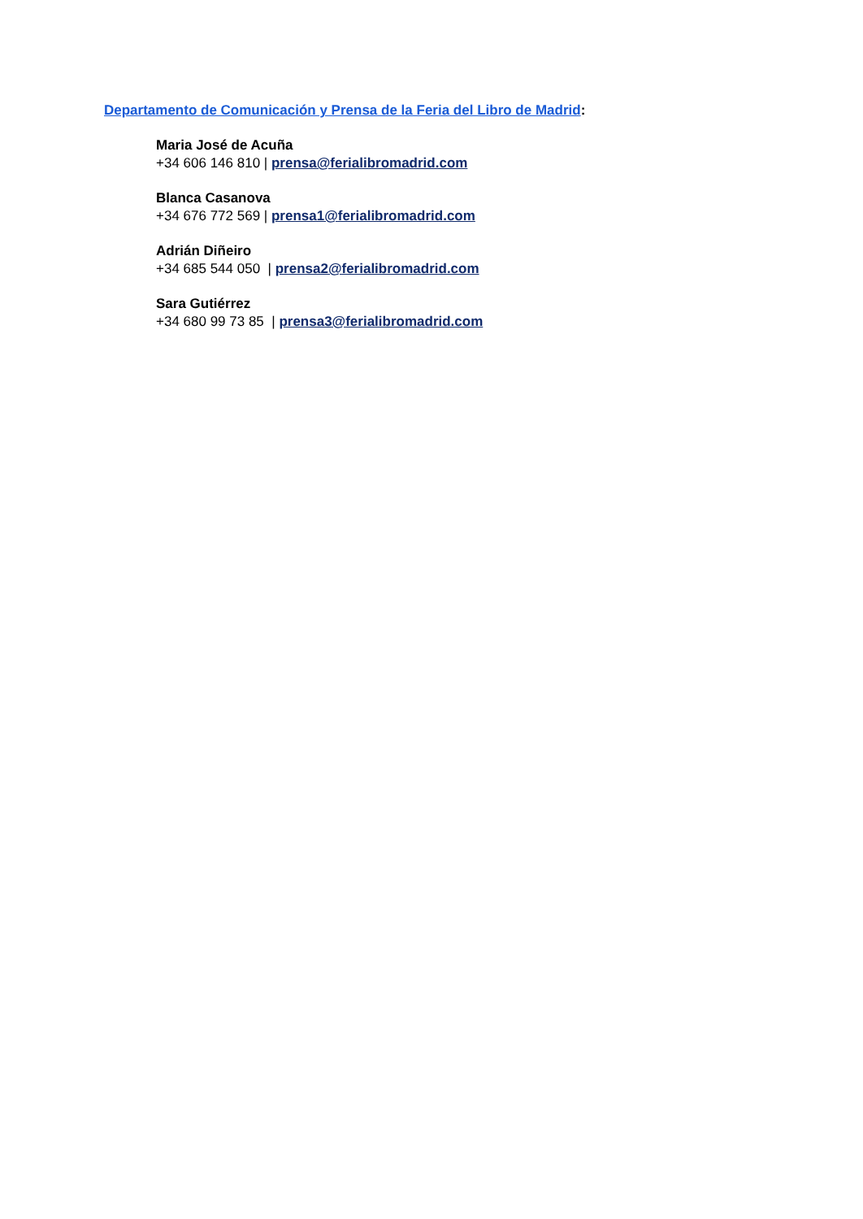Departamento de Comunicación y Prensa de la Feria del Libro de Madrid:
Maria José de Acuña
+34 606 146 810 | prensa@ferialibromadrid.com
Blanca Casanova
+34 676 772 569 | prensa1@ferialibromadrid.com
Adrián Diñeiro
+34 685 544 050 | prensa2@ferialibromadrid.com
Sara Gutiérrez
+34 680 99 73 85 | prensa3@ferialibromadrid.com